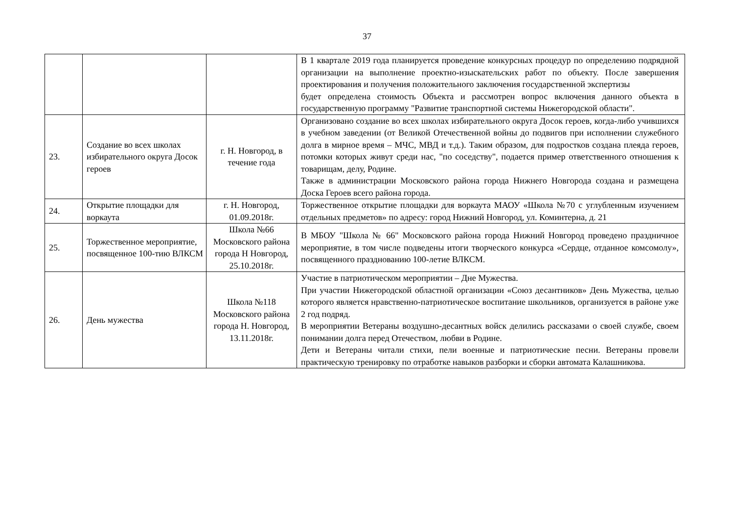37
| | | | В 1 квартале 2019 года планируется проведение конкурсных процедур по определению подрядной организации на выполнение проектно-изыскательских работ по объекту. После завершения проектирования и получения положительного заключения государственной экспертизы будет определена стоимость Объекта и рассмотрен вопрос включения данного объекта в государственную программу "Развитие транспортной системы Нижегородской области". |
| 23. | Создание во всех школах избирательного округа Досок героев | г. Н. Новгород, в течение года | Организовано создание во всех школах избирательного округа Досок героев, когда-либо учившихся в учебном заведении (от Великой Отечественной войны до подвигов при исполнении служебного долга в мирное время – МЧС, МВД и т.д.). Таким образом, для подростков создана плеяда героев, потомки которых живут среди нас, "по соседству", подается пример ответственного отношения к товарищам, делу, Родине. Также в администрации Московского района города Нижнего Новгорода создана и размещена Доска Героев всего района города. |
| 24. | Открытие площадки для воркаута | г. Н. Новгород, 01.09.2018г. | Торжественное открытие площадки для воркаута МАОУ «Школа №70 с углубленным изучением отдельных предметов» по адресу: город Нижний Новгород, ул. Коминтерна, д. 21 |
| 25. | Торжественное мероприятие, посвященное 100-тию ВЛКСМ | Школа №66 Московского района города Н Новгород, 25.10.2018г. | В МБОУ "Школа № 66" Московского района города Нижний Новгород проведено праздничное мероприятие, в том числе подведены итоги творческого конкурса «Сердце, отданное комсомолу», посвященного празднованию 100-летие ВЛКСМ. |
| 26. | День мужества | Школа №118 Московского района города Н. Новгород, 13.11.2018г. | Участие в патриотическом мероприятии – Дне Мужества. При участии Нижегородской областной организации «Союз десантников» День Мужества, целью которого является нравственно-патриотическое воспитание школьников, организуется в районе уже 2 год подряд. В мероприятии Ветераны воздушно-десантных войск делились рассказами о своей службе, своем понимании долга перед Отечеством, любви в Родине. Дети и Ветераны читали стихи, пели военные и патриотические песни. Ветераны провели практическую тренировку по отработке навыков разборки и сборки автомата Калашникова. |